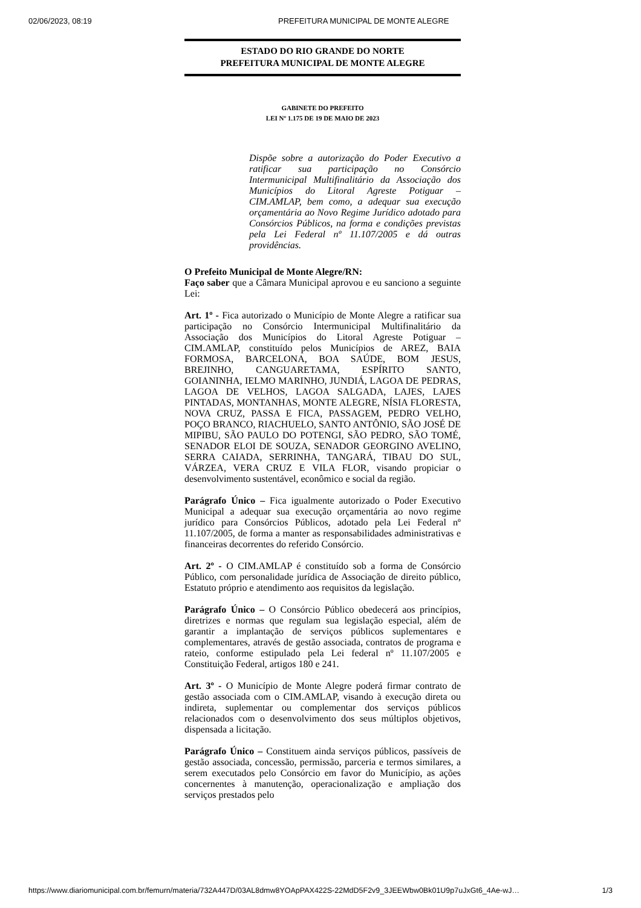02/06/2023, 08:19 PREFEITURA MUNICIPAL DE MONTE ALEGRE
ESTADO DO RIO GRANDE DO NORTE
PREFEITURA MUNICIPAL DE MONTE ALEGRE
GABINETE DO PREFEITO
LEI Nº 1.175 DE 19 DE MAIO DE 2023
Dispõe sobre a autorização do Poder Executivo a ratificar sua participação no Consórcio Intermunicipal Multifinalitário da Associação dos Municípios do Litoral Agreste Potiguar – CIM.AMLAP, bem como, a adequar sua execução orçamentária ao Novo Regime Jurídico adotado para Consórcios Públicos, na forma e condições previstas pela Lei Federal nº 11.107/2005 e dá outras providências.
O Prefeito Municipal de Monte Alegre/RN:
Faço saber que a Câmara Municipal aprovou e eu sanciono a seguinte Lei:
Art. 1º - Fica autorizado o Município de Monte Alegre a ratificar sua participação no Consórcio Intermunicipal Multifinalitário da Associação dos Municípios do Litoral Agreste Potiguar – CIM.AMLAP, constituído pelos Municípios de AREZ, BAIA FORMOSA, BARCELONA, BOA SAÚDE, BOM JESUS, BREJINHO, CANGUARETAMA, ESPÍRITO SANTO, GOIANINHA, IELMO MARINHO, JUNDIÁ, LAGOA DE PEDRAS, LAGOA DE VELHOS, LAGOA SALGADA, LAJES, LAJES PINTADAS, MONTANHAS, MONTE ALEGRE, NÍSIA FLORESTA, NOVA CRUZ, PASSA E FICA, PASSAGEM, PEDRO VELHO, POÇO BRANCO, RIACHUELO, SANTO ANTÔNIO, SÃO JOSÉ DE MIPIBU, SÃO PAULO DO POTENGI, SÃO PEDRO, SÃO TOMÉ, SENADOR ELOI DE SOUZA, SENADOR GEORGINO AVELINO, SERRA CAIADA, SERRINHA, TANGARÁ, TIBAU DO SUL, VÁRZEA, VERA CRUZ E VILA FLOR, visando propiciar o desenvolvimento sustentável, econômico e social da região.
Parágrafo Único – Fica igualmente autorizado o Poder Executivo Municipal a adequar sua execução orçamentária ao novo regime jurídico para Consórcios Públicos, adotado pela Lei Federal nº 11.107/2005, de forma a manter as responsabilidades administrativas e financeiras decorrentes do referido Consórcio.
Art. 2º - O CIM.AMLAP é constituído sob a forma de Consórcio Público, com personalidade jurídica de Associação de direito público, Estatuto próprio e atendimento aos requisitos da legislação.
Parágrafo Único – O Consórcio Público obedecerá aos princípios, diretrizes e normas que regulam sua legislação especial, além de garantir a implantação de serviços públicos suplementares e complementares, através de gestão associada, contratos de programa e rateio, conforme estipulado pela Lei federal nº 11.107/2005 e Constituição Federal, artigos 180 e 241.
Art. 3º - O Município de Monte Alegre poderá firmar contrato de gestão associada com o CIM.AMLAP, visando à execução direta ou indireta, suplementar ou complementar dos serviços públicos relacionados com o desenvolvimento dos seus múltiplos objetivos, dispensada a licitação.
Parágrafo Único – Constituem ainda serviços públicos, passíveis de gestão associada, concessão, permissão, parceria e termos similares, a serem executados pelo Consórcio em favor do Município, as ações concernentes à manutenção, operacionalização e ampliação dos serviços prestados pelo
https://www.diariomunicipal.com.br/femurn/materia/732A447D/03AL8dmw8YOApPAX422S-22MdD5F2v9_3JEEWbw0Bk01U9p7uJxGt6_4Ae-wJ… 1/3